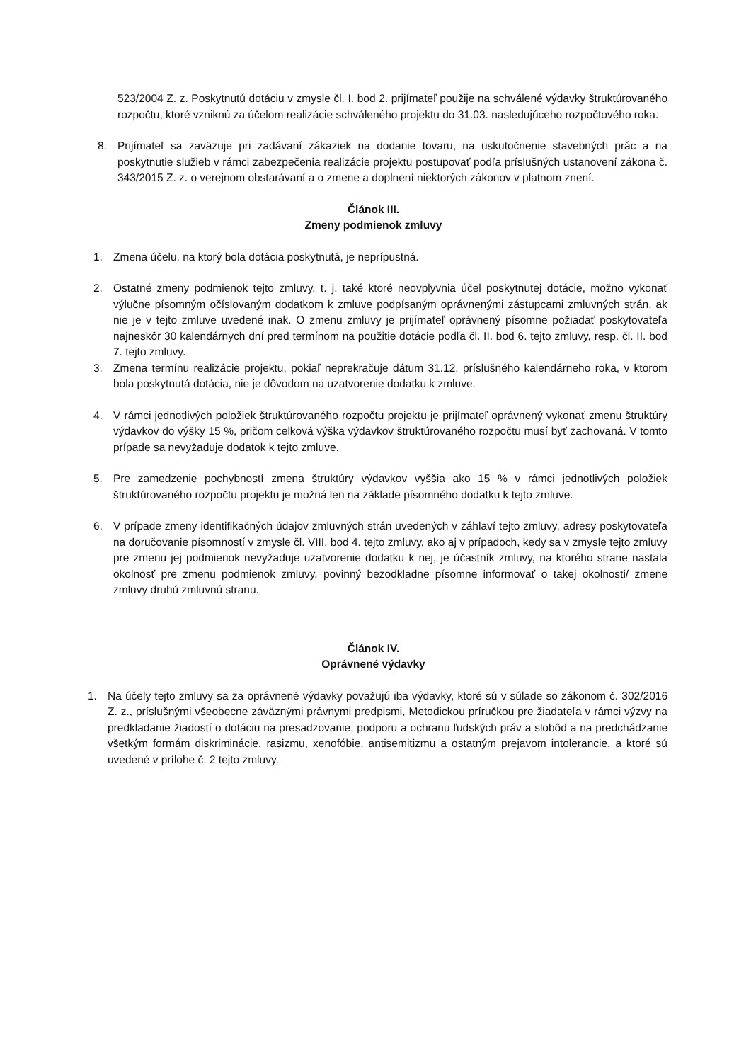523/2004 Z. z. Poskytnutú dotáciu v zmysle čl. I. bod 2. prijímateľ použije na schválené výdavky štruktúrovaného rozpočtu, ktoré vzniknú za účelom realizácie schváleného projektu do 31.03. nasledujúceho rozpočtového roka.
8. Prijímateľ sa zaväzuje pri zadávaní zákaziek na dodanie tovaru, na uskutočnenie stavebných prác a na poskytnutie služieb v rámci zabezpečenia realizácie projektu postupovať podľa príslušných ustanovení zákona č. 343/2015 Z. z. o verejnom obstarávaní a o zmene a doplnení niektorých zákonov v platnom znení.
Článok III.
Zmeny podmienok zmluvy
1. Zmena účelu, na ktorý bola dotácia poskytnutá, je neprípustná.
2. Ostatné zmeny podmienok tejto zmluvy, t. j. také ktoré neovplyvnia účel poskytnutej dotácie, možno vykonať výlučne písomným očíslovaným dodatkom k zmluve podpísaným oprávnenými zástupcami zmluvných strán, ak nie je v tejto zmluve uvedené inak. O zmenu zmluvy je prijímateľ oprávnený písomne požiadať poskytovateľa najneskôr 30 kalendárnych dní pred termínom na použitie dotácie podľa čl. II. bod 6. tejto zmluvy, resp. čl. II. bod 7. tejto zmluvy.
3. Zmena termínu realizácie projektu, pokiaľ neprekračuje dátum 31.12. príslušného kalendárneho roka, v ktorom bola poskytnutá dotácia, nie je dôvodom na uzatvorenie dodatku k zmluve.
4. V rámci jednotlivých položiek štruktúrovaného rozpočtu projektu je prijímateľ oprávnený vykonať zmenu štruktúry výdavkov do výšky 15 %, pričom celková výška výdavkov štruktúrovaného rozpočtu musí byť zachovaná. V tomto prípade sa nevyžaduje dodatok k tejto zmluve.
5. Pre zamedzenie pochybností zmena štruktúry výdavkov vyššia ako 15 % v rámci jednotlivých položiek štruktúrovaného rozpočtu projektu je možná len na základe písomného dodatku k tejto zmluve.
6. V prípade zmeny identifikačných údajov zmluvných strán uvedených v záhlaví tejto zmluvy, adresy poskytovateľa na doručovanie písomností v zmysle čl. VIII. bod 4. tejto zmluvy, ako aj v prípadoch, kedy sa v zmysle tejto zmluvy pre zmenu jej podmienok nevyžaduje uzatvorenie dodatku k nej, je účastník zmluvy, na ktorého strane nastala okolnosť pre zmenu podmienok zmluvy, povinný bezodkladne písomne informovať o takej okolnosti/ zmene zmluvy druhú zmluvnú stranu.
Článok IV.
Oprávnené výdavky
1. Na účely tejto zmluvy sa za oprávnené výdavky považujú iba výdavky, ktoré sú v súlade so zákonom č. 302/2016 Z. z., príslušnými všeobecne záväznými právnymi predpismi, Metodickou príručkou pre žiadateľa v rámci výzvy na predkladanie žiadostí o dotáciu na presadzovanie, podporu a ochranu ľudských práv a slobôd a na predchádzanie všetkým formám diskriminácie, rasizmu, xenofóbie, antisemitizmu a ostatným prejavom intolerancie, a ktoré sú uvedené v prílohe č. 2 tejto zmluvy.